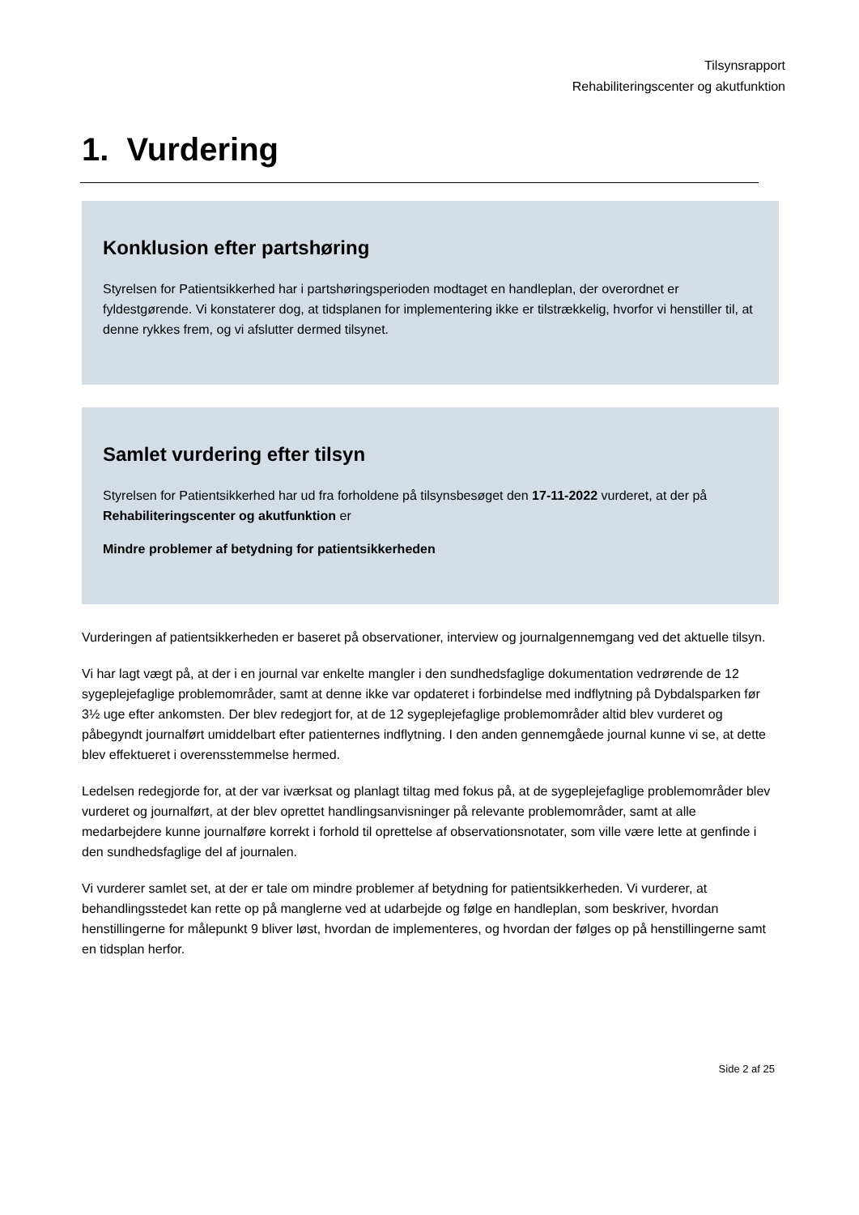Tilsynsrapport
Rehabiliteringscenter og akutfunktion
1. Vurdering
Konklusion efter partshøring
Styrelsen for Patientsikkerhed har i partshøringsperioden modtaget en handleplan, der overordnet er fyldestgørende. Vi konstaterer dog, at tidsplanen for implementering ikke er tilstrækkelig, hvorfor vi henstiller til, at denne rykkes frem, og vi afslutter dermed tilsynet.
Samlet vurdering efter tilsyn
Styrelsen for Patientsikkerhed har ud fra forholdene på tilsynsbesøget den 17-11-2022 vurderet, at der på Rehabiliteringscenter og akutfunktion er
Mindre problemer af betydning for patientsikkerheden
Vurderingen af patientsikkerheden er baseret på observationer, interview og journalgennemgang ved det aktuelle tilsyn.
Vi har lagt vægt på, at der i en journal var enkelte mangler i den sundhedsfaglige dokumentation vedrørende de 12 sygeplejefaglige problemområder, samt at denne ikke var opdateret i forbindelse med indflytning på Dybdalsparken før 3½ uge efter ankomsten. Der blev redegjort for, at de 12 sygeplejefaglige problemområder altid blev vurderet og påbegyndt journalført umiddelbart efter patienternes indflytning. I den anden gennemgåede journal kunne vi se, at dette blev effektueret i overensstemmelse hermed.
Ledelsen redegjorde for, at der var iværksat og planlagt tiltag med fokus på, at de sygeplejefaglige problemområder blev vurderet og journalført, at der blev oprettet handlingsanvisninger på relevante problemområder, samt at alle medarbejdere kunne journalføre korrekt i forhold til oprettelse af observationsnotater, som ville være lette at genfinde i den sundhedsfaglige del af journalen.
Vi vurderer samlet set, at der er tale om mindre problemer af betydning for patientsikkerheden. Vi vurderer, at behandlingsstedet kan rette op på manglerne ved at udarbejde og følge en handleplan, som beskriver, hvordan henstillingerne for målepunkt 9 bliver løst, hvordan de implementeres, og hvordan der følges op på henstillingerne samt en tidsplan herfor.
Side 2 af 25